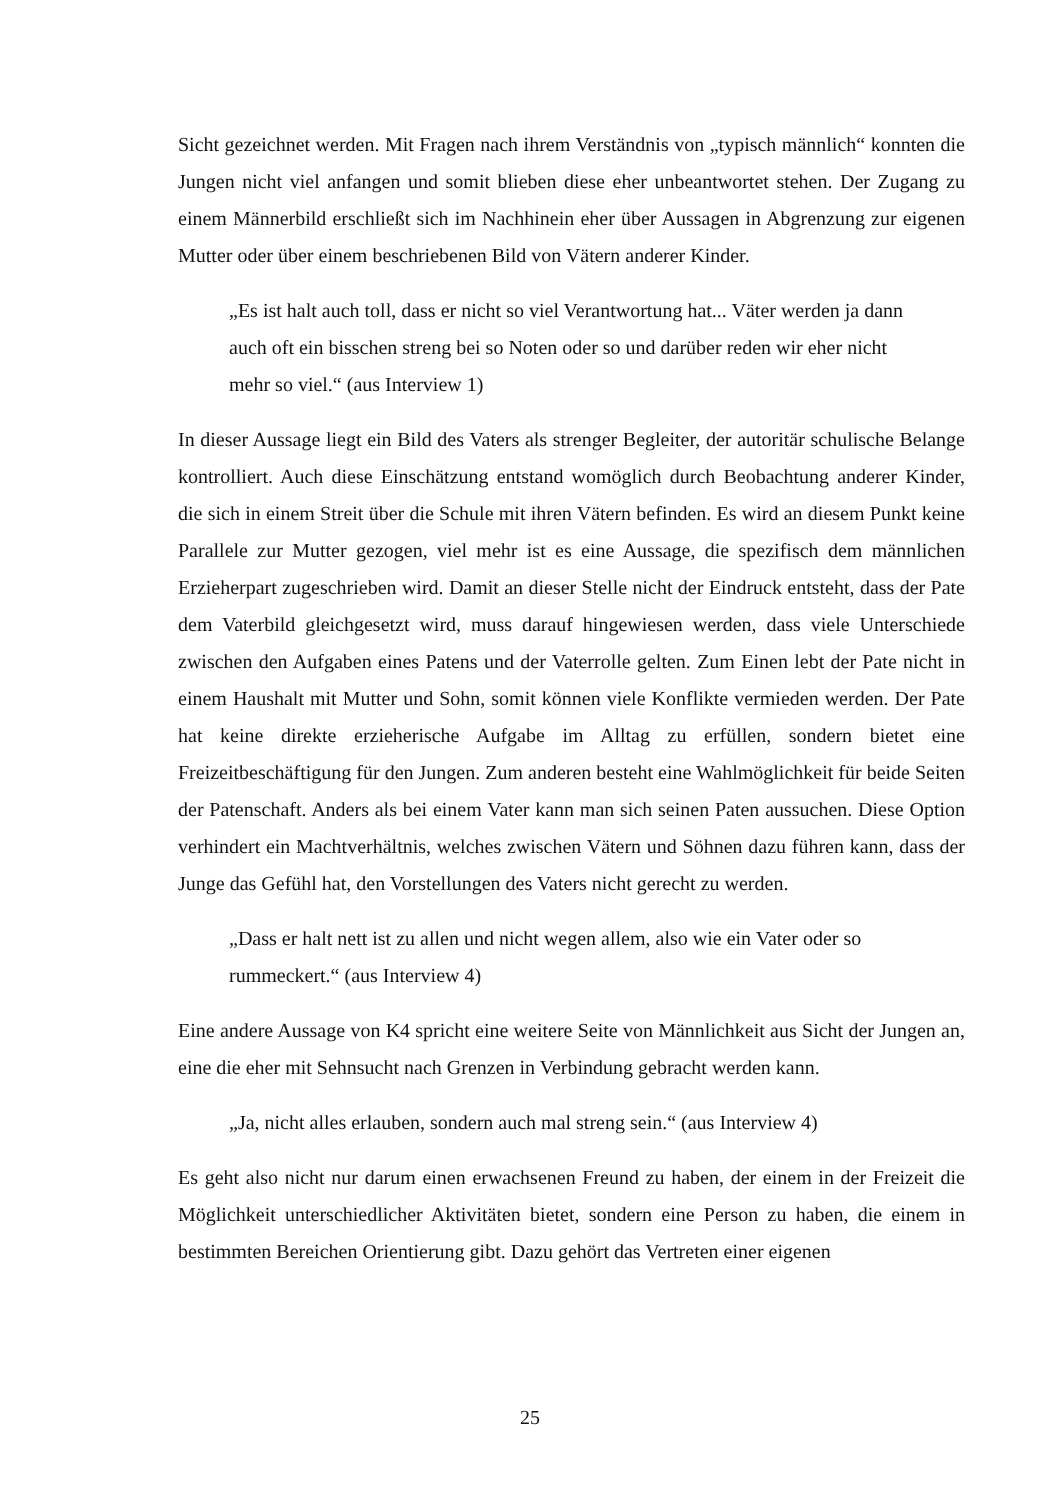Sicht gezeichnet werden. Mit Fragen nach ihrem Verständnis von „typisch männlich“ konnten die Jungen nicht viel anfangen und somit blieben diese eher unbeantwortet stehen. Der Zugang zu einem Männerbild erschließt sich im Nachhinein eher über Aussagen in Abgrenzung zur eigenen Mutter oder über einem beschriebenen Bild von Vätern anderer Kinder.
„Es ist halt auch toll, dass er nicht so viel Verantwortung hat... Väter werden ja dann auch oft ein bisschen streng bei so Noten oder so und darüber reden wir eher nicht mehr so viel.“ (aus Interview 1)
In dieser Aussage liegt ein Bild des Vaters als strenger Begleiter, der autoritär schulische Belange kontrolliert. Auch diese Einschätzung entstand womöglich durch Beobachtung anderer Kinder, die sich in einem Streit über die Schule mit ihren Vätern befinden. Es wird an diesem Punkt keine Parallele zur Mutter gezogen, viel mehr ist es eine Aussage, die spezifisch dem männlichen Erzieherpart zugeschrieben wird. Damit an dieser Stelle nicht der Eindruck entsteht, dass der Pate dem Vaterbild gleichgesetzt wird, muss darauf hingewiesen werden, dass viele Unterschiede zwischen den Aufgaben eines Patens und der Vaterrolle gelten. Zum Einen lebt der Pate nicht in einem Haushalt mit Mutter und Sohn, somit können viele Konflikte vermieden werden. Der Pate hat keine direkte erzieherische Aufgabe im Alltag zu erfüllen, sondern bietet eine Freizeitbeschäftigung für den Jungen. Zum anderen besteht eine Wahlmöglichkeit für beide Seiten der Patenschaft. Anders als bei einem Vater kann man sich seinen Paten aussuchen. Diese Option verhindert ein Machtverhältnis, welches zwischen Vätern und Söhnen dazu führen kann, dass der Junge das Gefühl hat, den Vorstellungen des Vaters nicht gerecht zu werden.
„Dass er halt nett ist zu allen und nicht wegen allem, also wie ein Vater oder so rummeckert.“ (aus Interview 4)
Eine andere Aussage von K4 spricht eine weitere Seite von Männlichkeit aus Sicht der Jungen an, eine die eher mit Sehnsucht nach Grenzen in Verbindung gebracht werden kann.
„Ja, nicht alles erlauben, sondern auch mal streng sein.“ (aus Interview 4)
Es geht also nicht nur darum einen erwachsenen Freund zu haben, der einem in der Freizeit die Möglichkeit unterschiedlicher Aktivitäten bietet, sondern eine Person zu haben, die einem in bestimmten Bereichen Orientierung gibt. Dazu gehört das Vertreten einer eigenen
25